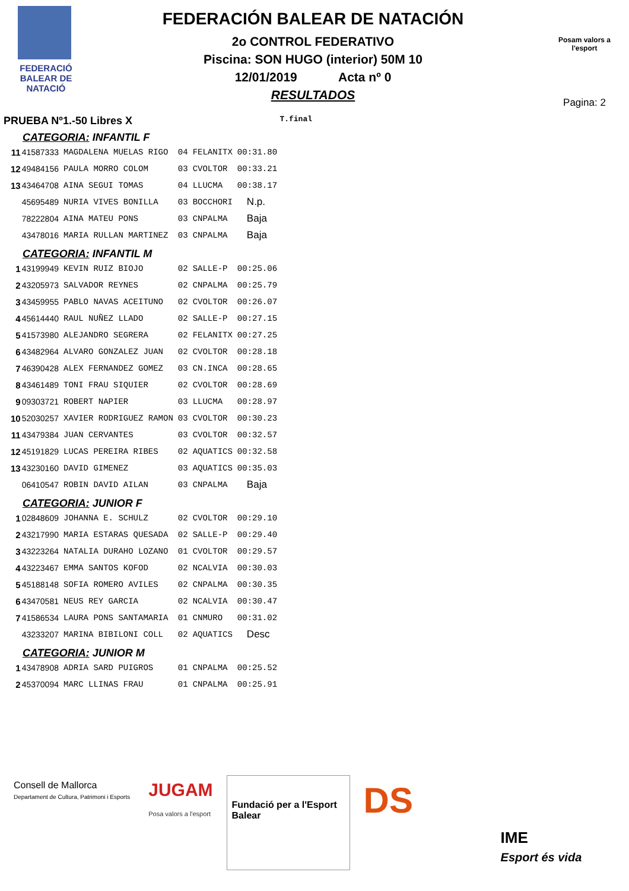FEDERACIÓ
BALEAR DE
NATACIÓ
FEDERACIÓN BALEAR DE NATACIÓN
2o CONTROL FEDERATIVO
Piscina: SON HUGO (interior) 50M 10
12/01/2019 Acta nº 0
RESULTADOS
Posam valors a l'esport
Pagina: 2
PRUEBA Nº1.-50 Libres X T.final
| CATEGORIA: INFANTIL F | | | | | |
| 11 | 41587333 | MAGDALENA MUELAS RIGO | 04 | FELANITX | 00:31.80 |
| 12 | 49484156 | PAULA MORRO COLOM | 03 | CVOLTOR | 00:33.21 |
| 13 | 43464708 | AINA SEGUI TOMAS | 04 | LLUCMA | 00:38.17 |
| | 45695489 | NURIA VIVES BONILLA | 03 | BOCCHORI | N.p. |
| | 78222804 | AINA MATEU PONS | 03 | CNPALMA | Baja |
| | 43478016 | MARIA RULLAN MARTINEZ | 03 | CNPALMA | Baja |
| CATEGORIA: INFANTIL M | | | | | |
| 1 | 43199949 | KEVIN RUIZ BIOJO | 02 | SALLE-P | 00:25.06 |
| 2 | 43205973 | SALVADOR REYNES | 02 | CNPALMA | 00:25.79 |
| 3 | 43459955 | PABLO NAVAS ACEITUNO | 02 | CVOLTOR | 00:26.07 |
| 4 | 45614440 | RAUL NUÑEZ LLADO | 02 | SALLE-P | 00:27.15 |
| 5 | 41573980 | ALEJANDRO SEGRERA | 02 | FELANITX | 00:27.25 |
| 6 | 43482964 | ALVARO GONZALEZ JUAN | 02 | CVOLTOR | 00:28.18 |
| 7 | 46390428 | ALEX FERNANDEZ GOMEZ | 03 | CN.INCA | 00:28.65 |
| 8 | 43461489 | TONI FRAU SIQUIER | 02 | CVOLTOR | 00:28.69 |
| 9 | 09303721 | ROBERT NAPIER | 03 | LLUCMA | 00:28.97 |
| 10 | 52030257 | XAVIER RODRIGUEZ RAMON | 03 | CVOLTOR | 00:30.23 |
| 11 | 43479384 | JUAN CERVANTES | 03 | CVOLTOR | 00:32.57 |
| 12 | 45191829 | LUCAS PEREIRA RIBES | 02 | AQUATICS | 00:32.58 |
| 13 | 43230160 | DAVID GIMENEZ | 03 | AQUATICS | 00:35.03 |
| | 06410547 | ROBIN DAVID AILAN | 03 | CNPALMA | Baja |
| CATEGORIA: JUNIOR F | | | | | |
| 1 | 02848609 | JOHANNA E. SCHULZ | 02 | CVOLTOR | 00:29.10 |
| 2 | 43217990 | MARIA ESTARAS QUESADA | 02 | SALLE-P | 00:29.40 |
| 3 | 43223264 | NATALIA DURAHO LOZANO | 01 | CVOLTOR | 00:29.57 |
| 4 | 43223467 | EMMA SANTOS KOFOD | 02 | NCALVIA | 00:30.03 |
| 5 | 45188148 | SOFIA ROMERO AVILES | 02 | CNPALMA | 00:30.35 |
| 6 | 43470581 | NEUS REY GARCIA | 02 | NCALVIA | 00:30.47 |
| 7 | 41586534 | LAURA PONS SANTAMARIA | 01 | CNMURO | 00:31.02 |
| | 43233207 | MARINA BIBILONI COLL | 02 | AQUATICS | Desc |
| CATEGORIA: JUNIOR M | | | | | |
| 1 | 43478908 | ADRIA SARD PUIGROS | 01 | CNPALMA | 00:25.52 |
| 2 | 45370094 | MARC LLINAS FRAU | 01 | CNPALMA | 00:25.91 |
Consell de Mallorca
Departament de Cultura, Patrimoni i Esports
JUGAM
Posa valors a l'esport
Fundació per a l'Esport Balear
DS
IME
Esport és vida